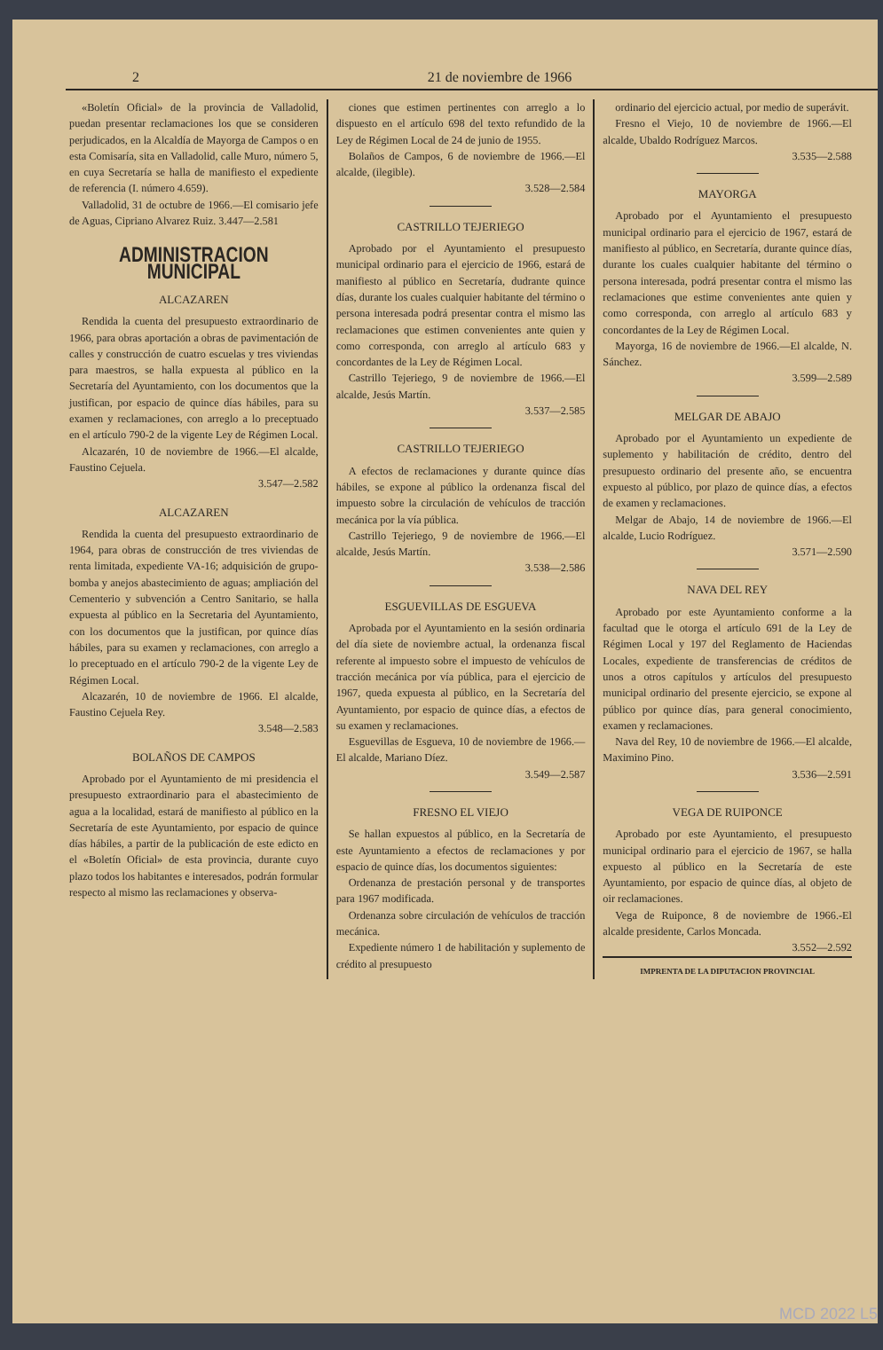2 21 de noviembre de 1966
«Boletín Oficial» de la provincia de Valladolid, puedan presentar reclamaciones los que se consideren perjudicados, en la Alcaldía de Mayorga de Campos o en esta Comisaría, sita en Valladolid, calle Muro, número 5, en cuya Secretaría se halla de manifiesto el expediente de referencia (I. número 4.659).
Valladolid, 31 de octubre de 1966.—El comisario jefe de Aguas, Cipriano Alvarez Ruiz. 3.447—2.581
ADMINISTRACION MUNICIPAL
ALCAZAREN
Rendida la cuenta del presupuesto extraordinario de 1966, para obras aportación a obras de pavimentación de calles y construcción de cuatro escuelas y tres viviendas para maestros, se halla expuesta al público en la Secretaría del Ayuntamiento, con los documentos que la justifican, por espacio de quince días hábiles, para su examen y reclamaciones, con arreglo a lo preceptuado en el artículo 790-2 de la vigente Ley de Régimen Local.
Alcazarén, 10 de noviembre de 1966.—El alcalde, Faustino Cejuela.
3.547—2.582
ALCAZAREN
Rendida la cuenta del presupuesto extraordinario de 1964, para obras de construcción de tres viviendas de renta limitada, expediente VA-16; adquisición de grupo-bomba y anejos abastecimiento de aguas; ampliación del Cementerio y subvención a Centro Sanitario, se halla expuesta al público en la Secretaria del Ayuntamiento, con los documentos que la justifican, por quince días hábiles, para su examen y reclamaciones, con arreglo a lo preceptuado en el artículo 790-2 de la vigente Ley de Régimen Local.
Alcazarén, 10 de noviembre de 1966. El alcalde, Faustino Cejuela Rey.
3.548—2.583
BOLAÑOS DE CAMPOS
Aprobado por el Ayuntamiento de mi presidencia el presupuesto extraordinario para el abastecimiento de agua a la localidad, estará de manifiesto al público en la Secretaría de este Ayuntamiento, por espacio de quince días hábiles, a partir de la publicación de este edicto en el «Boletín Oficial» de esta provincia, durante cuyo plazo todos los habitantes e interesados, podrán formular respecto al mismo las reclamaciones y observa-
ciones que estimen pertinentes con arreglo a lo dispuesto en el artículo 698 del texto refundido de la Ley de Régimen Local de 24 de junio de 1955.
Bolaños de Campos, 6 de noviembre de 1966.—El alcalde, (ilegible).
3.528—2.584
CASTRILLO TEJERIEGO
Aprobado por el Ayuntamiento el presupuesto municipal ordinario para el ejercicio de 1966, estará de manifiesto al público en Secretaría, dudrante quince días, durante los cuales cualquier habitante del término o persona interesada podrá presentar contra el mismo las reclamaciones que estimen convenientes ante quien y como corresponda, con arreglo al artículo 683 y concordantes de la Ley de Régimen Local.
Castrillo Tejeriego, 9 de noviembre de 1966.—El alcalde, Jesús Martín.
3.537—2.585
CASTRILLO TEJERIEGO
A efectos de reclamaciones y durante quince días hábiles, se expone al público la ordenanza fiscal del impuesto sobre la circulación de vehículos de tracción mecánica por la vía pública.
Castrillo Tejeriego, 9 de noviembre de 1966.—El alcalde, Jesús Martín.
3.538—2.586
ESGUEVILLAS DE ESGUEVA
Aprobada por el Ayuntamiento en la sesión ordinaria del día siete de noviembre actual, la ordenanza fiscal referente al impuesto sobre el impuesto de vehículos de tracción mecánica por vía pública, para el ejercicio de 1967, queda expuesta al público, en la Secretaría del Ayuntamiento, por espacio de quince días, a efectos de su examen y reclamaciones.
Esguevillas de Esgueva, 10 de noviembre de 1966.—El alcalde, Mariano Díez.
3.549—2.587
FRESNO EL VIEJO
Se hallan expuestos al público, en la Secretaría de este Ayuntamiento a efectos de reclamaciones y por espacio de quince días, los documentos siguientes:
Ordenanza de prestación personal y de transportes para 1967 modificada.
Ordenanza sobre circulación de vehículos de tracción mecánica.
Expediente número 1 de habilitación y suplemento de crédito al presupuesto
ordinario del ejercicio actual, por medio de superávit.
Fresno el Viejo, 10 de noviembre de 1966.—El alcalde, Ubaldo Rodríguez Marcos.
3.535—2.588
MAYORGA
Aprobado por el Ayuntamiento el presupuesto municipal ordinario para el ejercicio de 1967, estará de manifiesto al público, en Secretaría, durante quince días, durante los cuales cualquier habitante del término o persona interesada, podrá presentar contra el mismo las reclamaciones que estime convenientes ante quien y como corresponda, con arreglo al artículo 683 y concordantes de la Ley de Régimen Local.
Mayorga, 16 de noviembre de 1966.—El alcalde, N. Sánchez.
3.599—2.589
MELGAR DE ABAJO
Aprobado por el Ayuntamiento un expediente de suplemento y habilitación de crédito, dentro del presupuesto ordinario del presente año, se encuentra expuesto al público, por plazo de quince días, a efectos de examen y reclamaciones.
Melgar de Abajo, 14 de noviembre de 1966.—El alcalde, Lucio Rodríguez.
3.571—2.590
NAVA DEL REY
Aprobado por este Ayuntamiento conforme a la facultad que le otorga el artículo 691 de la Ley de Régimen Local y 197 del Reglamento de Haciendas Locales, expediente de transferencias de créditos de unos a otros capítulos y artículos del presupuesto municipal ordinario del presente ejercicio, se expone al público por quince días, para general conocimiento, examen y reclamaciones.
Nava del Rey, 10 de noviembre de 1966.—El alcalde, Maximino Pino.
3.536—2.591
VEGA DE RUIPONCE
Aprobado por este Ayuntamiento, el presupuesto municipal ordinario para el ejercicio de 1967, se halla expuesto al público en la Secretaría de este Ayuntamiento, por espacio de quince días, al objeto de oir reclamaciones.
Vega de Ruiponce, 8 de noviembre de 1966.-El alcalde presidente, Carlos Moncada.
3.552—2.592
IMPRENTA DE LA DIPUTACION PROVINCIAL
MCD 2022 L5